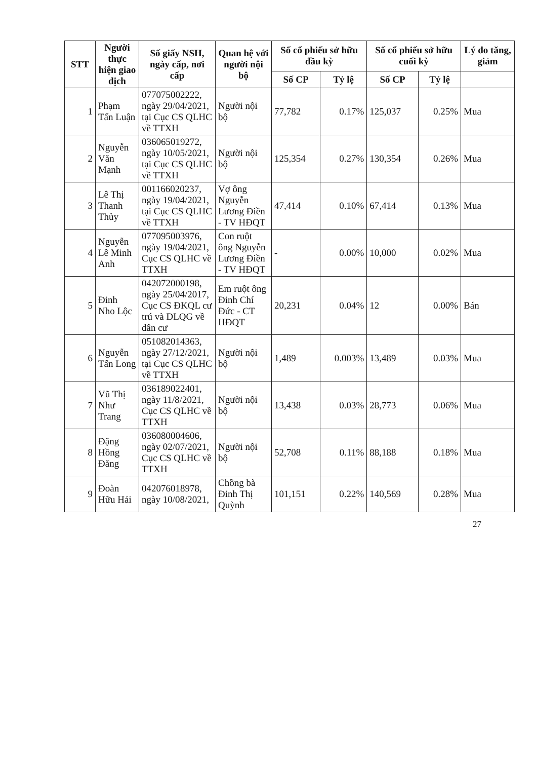| STT | Người thực hiện giao dịch | Số giấy NSH, ngày cấp, nơi cấp | Quan hệ với người nội bộ | Số cổ phiếu sở hữu đầu kỳ | | Số cổ phiếu sở hữu cuối kỳ | | Lý do tăng, giảm |
| --- | --- | --- | --- | --- | --- | --- | --- | --- |
| | | | | Số CP | Tỷ lệ | Số CP | Tỷ lệ | |
| 1 | Phạm Tấn Luận | 077075002222, ngày 29/04/2021, tại Cục CS QLHC về TTXH | Người nội bộ | 77,782 | 0.17% | 125,037 | 0.25% | Mua |
| 2 | Nguyễn Văn Mạnh | 036065019272, ngày 10/05/2021, tại Cục CS QLHC về TTXH | Người nội bộ | 125,354 | 0.27% | 130,354 | 0.26% | Mua |
| 3 | Lê Thị Thanh Thủy | 001166020237, ngày 19/04/2021, tại Cục CS QLHC về TTXH | Vợ ông Nguyễn Lương Điền - TV HĐQT | 47,414 | 0.10% | 67,414 | 0.13% | Mua |
| 4 | Nguyễn Lê Minh Anh | 077095003976, ngày 19/04/2021, Cục CS QLHC về TTXH | Con ruột ông Nguyễn Lương Điền - TV HĐQT | - | 0.00% | 10,000 | 0.02% | Mua |
| 5 | Đinh Nho Lộc | 042072000198, ngày 25/04/2017, Cục CS ĐKQL cư trú và DLQG về dân cư | Em ruột ông Đinh Chí Đức - CT HĐQT | 20,231 | 0.04% | 12 | 0.00% | Bán |
| 6 | Nguyễn Tấn Long | 051082014363, ngày 27/12/2021, tại Cục CS QLHC về TTXH | Người nội bộ | 1,489 | 0.003% | 13,489 | 0.03% | Mua |
| 7 | Vũ Thị Như Trang | 036189022401, ngày 11/8/2021, Cục CS QLHC về TTXH | Người nội bộ | 13,438 | 0.03% | 28,773 | 0.06% | Mua |
| 8 | Đặng Hồng Đăng | 036080004606, ngày 02/07/2021, Cục CS QLHC về TTXH | Người nội bộ | 52,708 | 0.11% | 88,188 | 0.18% | Mua |
| 9 | Đoàn Hữu Hải | 042076018978, ngày 10/08/2021, | Chồng bà Đinh Thị Quỳnh | 101,151 | 0.22% | 140,569 | 0.28% | Mua |
27